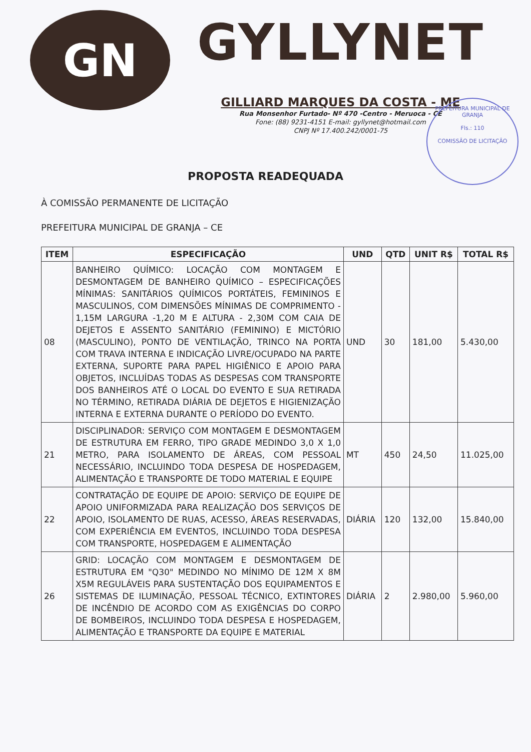GN
GYLLYNET
GILLIARD MARQUES DA COSTA - ME
Rua Monsenhor Furtado- Nº 470 -Centro - Meruoca - CE
Fone: (88) 9231-4151 E-mail: gyllynet@hotmail.com
CNPJ Nº 17.400.242/0001-75
PREFEITURA MUNICIPAL DE GRANJA
Fls.: 110
COMISSÃO DE LICITAÇÃO
PROPOSTA READEQUADA
À COMISSÃO PERMANENTE DE LICITAÇÃO
PREFEITURA MUNICIPAL DE GRANJA – CE
| ITEM | ESPECIFICAÇÃO | UND | QTD | UNIT R$ | TOTAL R$ |
| --- | --- | --- | --- | --- | --- |
| 08 | BANHEIRO QUÍMICO: LOCAÇÃO COM MONTAGEM E DESMONTAGEM DE BANHEIRO QUÍMICO – ESPECIFICAÇÕES MÍNIMAS: SANITÁRIOS QUÍMICOS PORTÁTEIS, FEMININOS E MASCULINOS, COM DIMENSÕES MÍNIMAS DE COMPRIMENTO - 1,15M LARGURA -1,20 M E ALTURA - 2,30M COM CAIA DE DEJETOS E ASSENTO SANITÁRIO (FEMININO) E MICTÓRIO (MASCULINO), PONTO DE VENTILAÇÃO, TRINCO NA PORTA COM TRAVA INTERNA E INDICAÇÃO LIVRE/OCUPADO NA PARTE EXTERNA, SUPORTE PARA PAPEL HIGIÊNICO E APOIO PARA OBJETOS, INCLUÍDAS TODAS AS DESPESAS COM TRANSPORTE DOS BANHEIROS ATÉ O LOCAL DO EVENTO E SUA RETIRADA NO TÉRMINO, RETIRADA DIÁRIA DE DEJETOS E HIGIENIZAÇÃO INTERNA E EXTERNA DURANTE O PERÍODO DO EVENTO. | UND | 30 | 181,00 | 5.430,00 |
| 21 | DISCIPLINADOR: SERVIÇO COM MONTAGEM E DESMONTAGEM DE ESTRUTURA EM FERRO, TIPO GRADE MEDINDO 3,0 X 1,0 METRO, PARA ISOLAMENTO DE ÁREAS, COM PESSOAL NECESSÁRIO, INCLUINDO TODA DESPESA DE HOSPEDAGEM, ALIMENTAÇÃO E TRANSPORTE DE TODO MATERIAL E EQUIPE | MT | 450 | 24,50 | 11.025,00 |
| 22 | CONTRATAÇÃO DE EQUIPE DE APOIO: SERVIÇO DE EQUIPE DE APOIO UNIFORMIZADA PARA REALIZAÇÃO DOS SERVIÇOS DE APOIO, ISOLAMENTO DE RUAS, ACESSO, ÁREAS RESERVADAS, COM EXPERIÊNCIA EM EVENTOS, INCLUINDO TODA DESPESA COM TRANSPORTE, HOSPEDAGEM E ALIMENTAÇÃO | DIÁRIA | 120 | 132,00 | 15.840,00 |
| 26 | GRID: LOCAÇÃO COM MONTAGEM E DESMONTAGEM DE ESTRUTURA EM "Q30" MEDINDO NO MÍNIMO DE 12M X 8M X5M REGULÁVEIS PARA SUSTENTAÇÃO DOS EQUIPAMENTOS E SISTEMAS DE ILUMINAÇÃO, PESSOAL TÉCNICO, EXTINTORES DE INCÊNDIO DE ACORDO COM AS EXIGÊNCIAS DO CORPO DE BOMBEIROS, INCLUINDO TODA DESPESA E HOSPEDAGEM, ALIMENTAÇÃO E TRANSPORTE DA EQUIPE E MATERIAL | DIÁRIA | 2 | 2.980,00 | 5.960,00 |